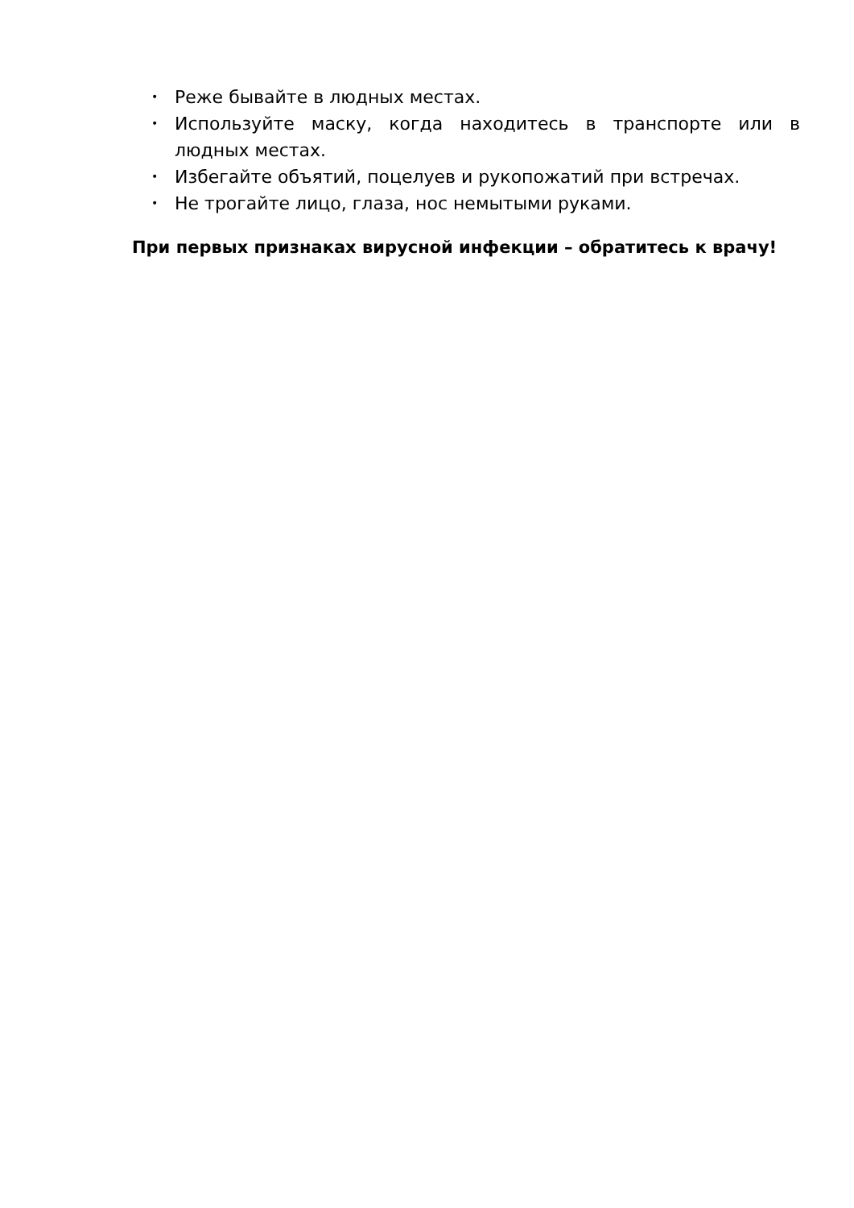• Реже бывайте в людных местах.
• Используйте маску, когда находитесь в транспорте или в людных местах.
• Избегайте объятий, поцелуев и рукопожатий при встречах.
• Не трогайте лицо, глаза, нос немытыми руками.
При первых признаках вирусной инфекции – обратитесь к врачу!